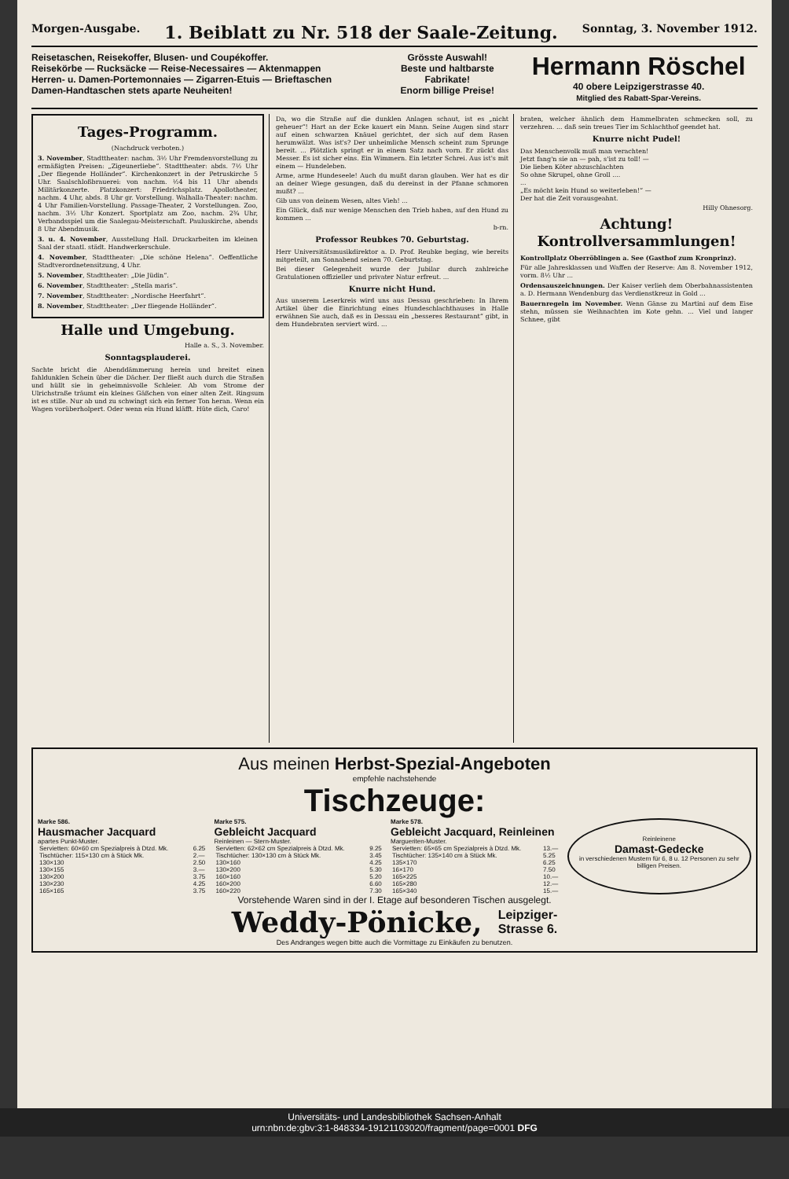Morgen-Ausgabe. 1. Beiblatt zu Nr. 518 der Saale-Zeitung. Sonntag, 3. November 1912.
Reisetaschen, Reisekoffer, Blusen- und Coupékoffer.
Reisekörbe — Rucksäcke — Reise-Necessaires — Aktenmappen
Herren- u. Damen-Portemonnaies — Zigarren-Etuis — Brieftaschen
Damen-Handtaschen stets aparte Neuheiten!
Grösste Auswahl!
Beste und haltbarste Fabrikate!
Enorm billige Preise!
Hermann Röschel
40 obere Leipzigerstrasse 40.
Mitglied des Rabatt-Spar-Vereins.
Tages-Programm.
(Nachdruck verboten.)
3. November, Stadttheater: nachm. 3½ Uhr Fremdenvorstellung zu ermäßigten Preisen: „Zigeunerliebe“. Stadttheater: abds. 7½ Uhr „Der fliegende Holländer“. Kirchenkonzert in der Petruskirche 5 Uhr. Saalschloßbrauerei: von nachm. ½4 bis 11 Uhr abends Militärkonzerte. Platzkonzert: Friedrichsplatz. Apollotheater, nachm. 4 Uhr, abds. 8 Uhr gr. Vorstellung. Walhalla-Theater: nachm. 4 Uhr Familien-Vorstellung. Passage-Theater, 2 Vorstellungen. Zoo, nachm. 3½ Uhr Konzert. Sportplatz am Zoo, nachm. 2¾ Uhr, Verbandsspiel um die Saalegau-Meisterschaft. Pauluskirche, abends 8 Uhr Abendmusik.
3. u. 4. November, Ausstellung Hall. Druckarbeiten im kleinen Saal der staatl. städt. Handwerkerschule.
4. November, Stadttheater: „Die schöne Helena“. Oeffentliche Stadtverordnetensitzung, 4 Uhr.
5. November, Stadttheater: „Die Jüdin“.
6. November, Stadttheater: „Stella maris“.
7. November, Stadttheater: „Nordische Heerfahrt“.
8. November, Stadttheater: „Der fliegende Holländer“.
Halle und Umgebung.
Halle a. S., 3. November.
Sonntagsplauderei.
Sachte bricht die Abenddämmerung herein und breitet einen fahldunklen Schein über die Dächer. Der fließt auch durch die Straßen und hüllt sie in geheimnisvolle Schleier. Ab vom Strome der Ulrichstraße träumt ein kleines Gäßchen von einer alten Zeit. Ringsum ist es stille. Nur ab und zu schwingt sich ein ferner Ton heran. Wenn ein Wagen vorüberholpert. Oder wenn ein Hund kläfft. Hüte dich, Caro!
Da, wo die Straße auf die dunklen Anlagen schaut, ist es „nicht geheuer“! Hart an der Ecke kauert ein Mann. Seine Augen sind starr auf einen schwarzen Knäuel gerichtet, der sich auf dem Rasen herumwälzt. Was ist's? Der unheimliche Mensch scheint zum Sprunge bereit. ... Plötzlich springt er in einem Satz nach vorn. Er zückt das Messer. Es ist sicher eins. Ein Wimmern. Ein letzter Schrei. Aus ist's mit einem — Hundeleben.
Arme, arme Hundeseele! Auch du mußt daran glauben. Wer hat es dir an deiner Wiege gesungen, daß du dereinst in der Pfanne schmoren mußt? ...
Gib uns von deinem Wesen, altes Vieh! ...
Ein Glück, daß nur wenige Menschen den Trieb haben, auf den Hund zu kommen ...
b-rn.
Professor Reubkes 70. Geburtstag.
Herr Universitätsmusikdirektor a. D. Prof. Reubke beging, wie bereits mitgeteilt, am Sonnabend seinen 70. Geburtstag.
Bei dieser Gelegenheit wurde der Jubilar durch zahlreiche Gratulationen offizieller und privater Natur erfreut. ...
Knurre nicht Hund.
Aus unserem Leserkreis wird uns aus Dessau geschrieben: In Ihrem Artikel über die Einrichtung eines Hundeschlachthauses in Halle erwähnen Sie auch, daß es in Dessau ein „besseres Restaurant“ gibt, in dem Hundebraten serviert wird. ...
braten, welcher ähnlich dem Hammelbraten schmecken soll, zu verzehren. ... daß sein treues Tier im Schlachthof geendet hat.
Knurre nicht Pudel!
Das Menschenvolk muß man verachten!
Jetzt fang'n sie an — pah, s'ist zu toll! —
Die lieben Köter abzuschlachten
So ohne Skrupel, ohne Groll ....
...
„Es möcht kein Hund so weiterleben!“ —
Der hat die Zeit vorausgeahnt.
Hilly Ohnesorg.
Achtung! Kontrollversammlungen!
Kontrollplatz Oberröblingen a. See (Gasthof zum Kronprinz).
Für alle Jahresklassen und Waffen der Reserve: Am 8. November 1912, vorm. 8½ Uhr ...
Ordensauszeichnungen. Der Kaiser verlieh dem Oberbahnassistenten a. D. Hermann Wendenburg das Verdienstkreuz in Gold ...
Bauernregeln im November. Wenn Gänse zu Martini auf dem Eise stehn, müssen sie Weihnachten im Kote gehn. ... Viel und langer Schnee, gibt
Aus meinen Herbst-Spezial-Angeboten
empfehle nachstehende
Tischzeuge:
Marke 586.
Hausmacher Jacquard
apartes Punkt-Muster.
| Servietten: 60×60 cm Spezialpreis à Dtzd. Mk. | 6.25 |
| Tischtücher: 115×130 cm à Stück Mk. | 2.— |
| 130×130 | 2.50 |
| 130×155 | 3.— |
| 130×200 | 3.75 |
| 130×230 | 4.25 |
| 165×165 | 3.75 |
Marke 575.
Gebleicht Jacquard
Reinleinen — Stern-Muster.
| Servietten: 62×62 cm Spezialpreis à Dtzd. Mk. | 9.25 |
| Tischtücher: 130×130 cm à Stück Mk. | 3.45 |
| 130×160 | 4.25 |
| 130×200 | 5.30 |
| 160×160 | 5.20 |
| 160×200 | 6.60 |
| 160×220 | 7.30 |
Marke 578.
Gebleicht Jacquard, Reinleinen
Margueriten-Muster.
| Servietten: 65×65 cm Spezialpreis à Dtzd. Mk. | 13.— |
| Tischtücher: 135×140 cm à Stück Mk. | 5.25 |
| 135×170 | 6.25 |
| 16×170 | 7.50 |
| 165×225 | 10.— |
| 165×280 | 12.— |
| 165×340 | 15.— |
Reinleinene
Damast-Gedecke
in verschiedenen Mustern für 6, 8 u. 12 Personen zu sehr billigen Preisen.
Vorstehende Waren sind in der I. Etage auf besonderen Tischen ausgelegt.
Weddy-Pönicke, Leipziger-
Strasse 6.
Des Andranges wegen bitte auch die Vormittage zu Einkäufen zu benutzen.
Universitäts- und Landesbibliothek Sachsen-Anhalt
urn:nbn:de:gbv:3:1-848334-19121103020/fragment/page=0001 DFG